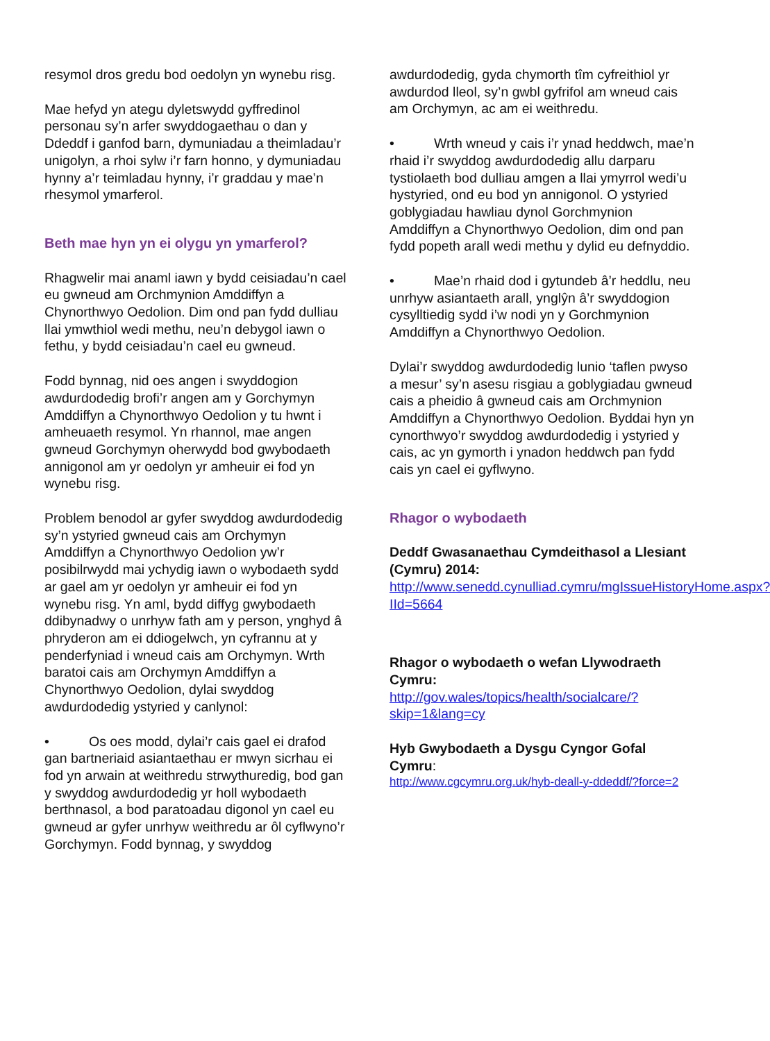resymol dros gredu bod oedolyn yn wynebu risg.
Mae hefyd yn ategu dyletswydd gyffredinol personau sy’n arfer swyddogaethau o dan y Ddeddf i ganfod barn, dymuniadau a theimladau’r unigolyn, a rhoi sylw i’r farn honno, y dymuniadau hynny a’r teimladau hynny, i’r graddau y mae’n rhesymol ymarferol.
Beth mae hyn yn ei olygu yn ymarferol?
Rhagwelir mai anaml iawn y bydd ceisiadau’n cael eu gwneud am Orchmynion Amddiffyn a Chynorthwyo Oedolion. Dim ond pan fydd dulliau llai ymwthiol wedi methu, neu’n debygol iawn o fethu, y bydd ceisiadau’n cael eu gwneud.
Fodd bynnag, nid oes angen i swyddogion awdurdodedig brofi’r angen am y Gorchymyn Amddiffyn a Chynorthwyo Oedolion y tu hwnt i amheuaeth resymol. Yn rhannol, mae angen gwneud Gorchymyn oherwydd bod gwybodaeth annigonol am yr oedolyn yr amheuir ei fod yn wynebu risg.
Problem benodol ar gyfer swyddog awdurdodedig sy’n ystyried gwneud cais am Orchymyn Amddiffyn a Chynorthwyo Oedolion yw’r posibilrwydd mai ychydig iawn o wybodaeth sydd ar gael am yr oedolyn yr amheuir ei fod yn wynebu risg. Yn aml, bydd diffyg gwybodaeth ddibynadwy o unrhyw fath am y person, ynghyd â phryderon am ei ddiogelwch, yn cyfrannu at y penderfyniad i wneud cais am Orchymyn. Wrth baratoi cais am Orchymyn Amddiffyn a Chynorthwyo Oedolion, dylai swyddog awdurdodedig ystyried y canlynol:
• Os oes modd, dylai’r cais gael ei drafod gan bartneriaid asiantaethau er mwyn sicrhau ei fod yn arwain at weithredu strwythuredig, bod gan y swyddog awdurdodedig yr holl wybodaeth berthnasol, a bod paratoadau digonol yn cael eu gwneud ar gyfer unrhyw weithredu ar ôl cyflwyno’r Gorchymyn. Fodd bynnag, y swyddog
awdurdodedig, gyda chymorth tîm cyfreithiol yr awdurdod lleol, sy’n gwbl gyfrifol am wneud cais am Orchymyn, ac am ei weithredu.
• Wrth wneud y cais i’r ynad heddwch, mae’n rhaid i’r swyddog awdurdodedig allu darparu tystiolaeth bod dulliau amgen a llai ymyrrol wedi’u hystyried, ond eu bod yn annigonol. O ystyried goblygiadau hawliau dynol Gorchmynion Amddiffyn a Chynorthwyo Oedolion, dim ond pan fydd popeth arall wedi methu y dylid eu defnyddio.
• Mae’n rhaid dod i gytundeb â’r heddlu, neu unrhyw asiantaeth arall, ynglŷn â’r swyddogion cysylltiedig sydd i’w nodi yn y Gorchmynion Amddiffyn a Chynorthwyo Oedolion.
Dylai’r swyddog awdurdodedig lunio ‘taflen pwyso a mesur’ sy’n asesu risgiau a goblygiadau gwneud cais a pheidio â gwneud cais am Orchmynion Amddiffyn a Chynorthwyo Oedolion. Byddai hyn yn cynorthwyo’r swyddog awdurdodedig i ystyried y cais, ac yn gymorth i ynadon heddwch pan fydd cais yn cael ei gyflwyno.
Rhagor o wybodaeth
Deddf Gwasanaethau Cymdeithasol a Llesiant (Cymru) 2014:
http://www.senedd.cynulliad.cymru/mgIssueHistoryHome.aspx?IId=5664
Rhagor o wybodaeth o wefan Llywodraeth Cymru:
http://gov.wales/topics/health/socialcare/?skip=1&lang=cy
Hyb Gwybodaeth a Dysgu Cyngor Gofal Cymru:
http://www.cgcymru.org.uk/hyb-deall-y-ddeddf/?force=2